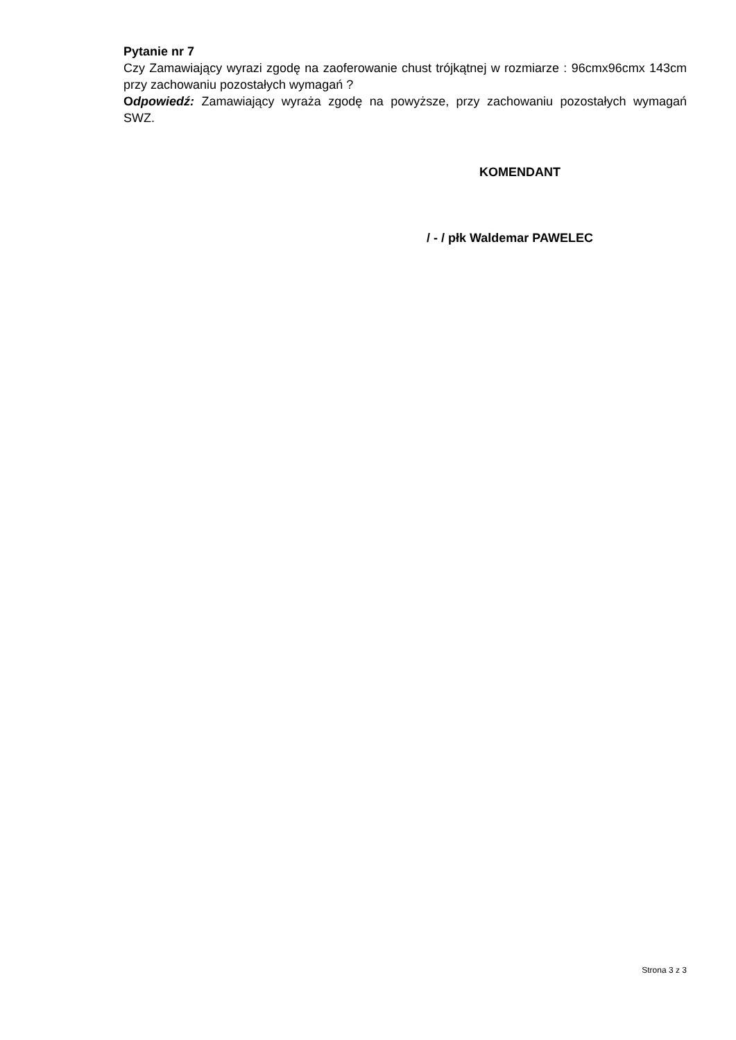Pytanie nr 7
Czy Zamawiający wyrazi zgodę na zaoferowanie chust trójkątnej w rozmiarze : 96cmx96cmx 143cm przy zachowaniu pozostałych wymagań ?
Odpowiedź: Zamawiający wyraża zgodę na powyższe, przy zachowaniu pozostałych wymagań SWZ.
KOMENDANT
/ - / płk Waldemar PAWELEC
Strona 3 z 3